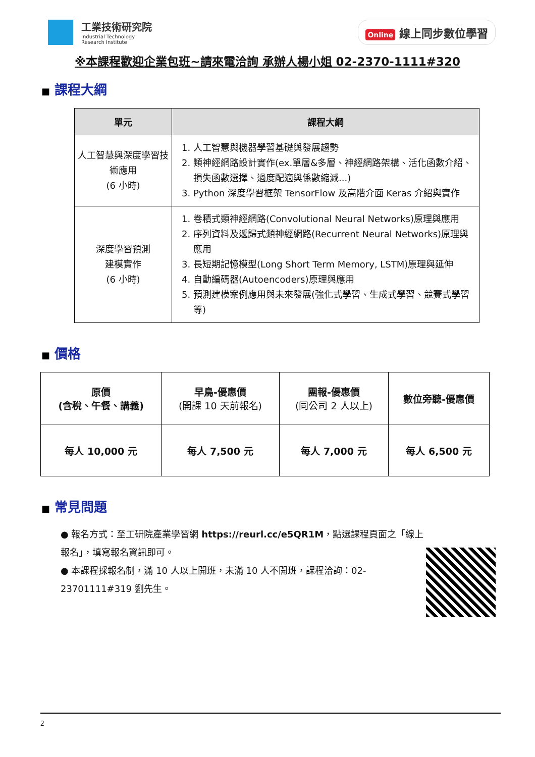工業技術研究院
Industrial Technology
Research Institute
Online 線上同步數位學習
※本課程歡迎企業包班~請來電洽詢 承辦人楊小姐 02-2370-1111#320
■ 課程大綱
| 單元 | 課程大綱 |
| --- | --- |
| 人工智慧與深度學習技術應用 (6 小時) | 1. 人工智慧與機器學習基礎與發展趨勢 2. 類神經網路設計實作(ex.單層&多層、神經網路架構、活化函數介紹、損失函數選擇、過度配適與係數縮減...) 3. Python 深度學習框架 TensorFlow 及高階介面 Keras 介紹與實作 |
| 深度學習預測 建模實作 (6 小時) | 1. 卷積式類神經網路(Convolutional Neural Networks)原理與應用 2. 序列資料及遞歸式類神經網路(Recurrent Neural Networks)原理與應用 3. 長短期記憶模型(Long Short Term Memory, LSTM)原理與延伸 4. 自動編碼器(Autoencoders)原理與應用 5. 預測建模案例應用與未來發展(強化式學習、生成式學習、競賽式學習等) |
■ 價格
| 原價 (含稅、午餐、講義) | 早鳥-優惠價 (開課 10 天前報名) | 團報-優惠價 (同公司 2 人以上) | 數位旁聽-優惠價 |
| 每人 10,000 元 | 每人 7,500 元 | 每人 7,000 元 | 每人 6,500 元 |
■ 常見問題
● 報名方式：至工研院產業學習網 https://reurl.cc/e5QR1M，點選課程頁面之「線上報名」，填寫報名資訊即可。
● 本課程採報名制，滿 10 人以上開班，未滿 10 人不開班，課程洽詢：02-23701111#319 劉先生。
2